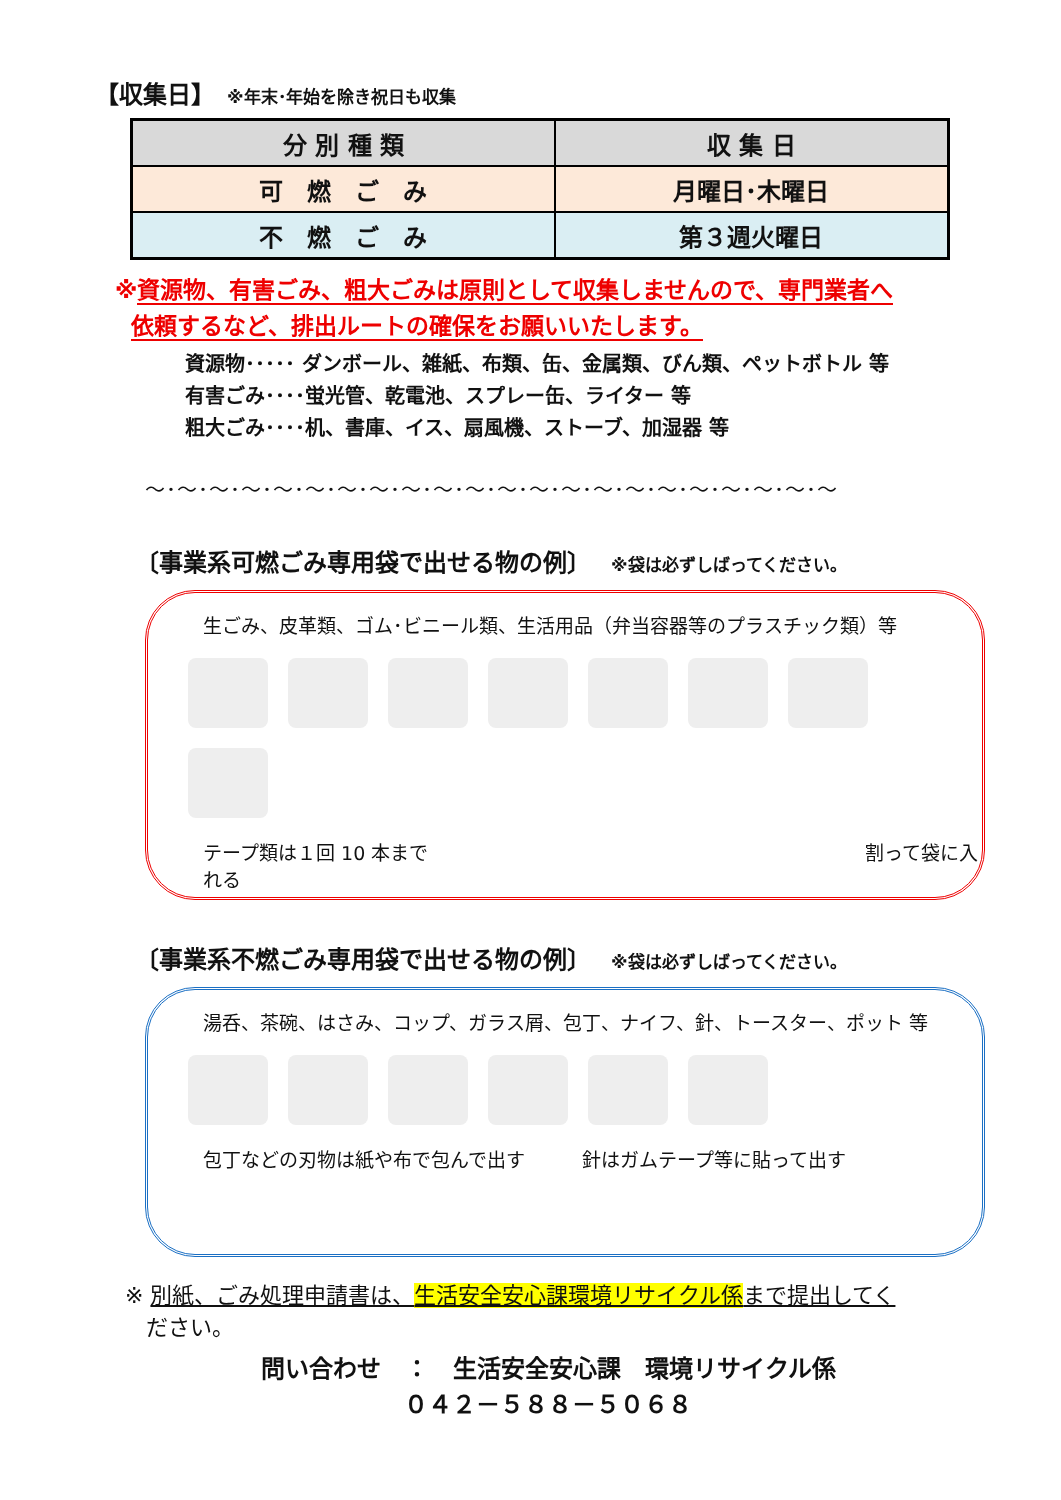【収集日】 ※年末･年始を除き祝日も収集
| 分 別 種 類 | 収 集 日 |
| --- | --- |
| 可 燃 ご み | 月曜日･木曜日 |
| 不 燃 ご み | 第３週火曜日 |
※資源物、有害ごみ、粗大ごみは原則として収集しませんので、専門業者へ
依頼するなど、排出ルートの確保をお願いいたします。
資源物･････ ダンボール、雑紙、布類、缶、金属類、びん類、ペットボトル 等
有害ごみ････蛍光管、乾電池、スプレー缶、ライター 等
粗大ごみ････机、書庫、イス、扇風機、ストーブ、加湿器 等
～･～･～･～･～･～･～･～･～･～･～･～･～･～･～･～･～･～･～･～･～･～
〔事業系可燃ごみ専用袋で出せる物の例〕 ※袋は必ずしばってください。
生ごみ、皮革類、ゴム･ビニール類、生活用品（弁当容器等のプラスチック類）等
テープ類は１回 10 本まで　　　　　　　　　　　　　　　　　　　　　　　割って袋に入れる
〔事業系不燃ごみ専用袋で出せる物の例〕 ※袋は必ずしばってください。
湯呑、茶碗、はさみ、コップ、ガラス屑、包丁、ナイフ、針、トースター、ポット 等
包丁などの刃物は紙や布で包んで出す　　　針はガムテープ等に貼って出す
※ 別紙、ごみ処理申請書は、生活安全安心課環境リサイクル係まで提出してく
ださい。
問い合わせ　：　生活安全安心課　環境リサイクル係
０４２－５８８－５０６８